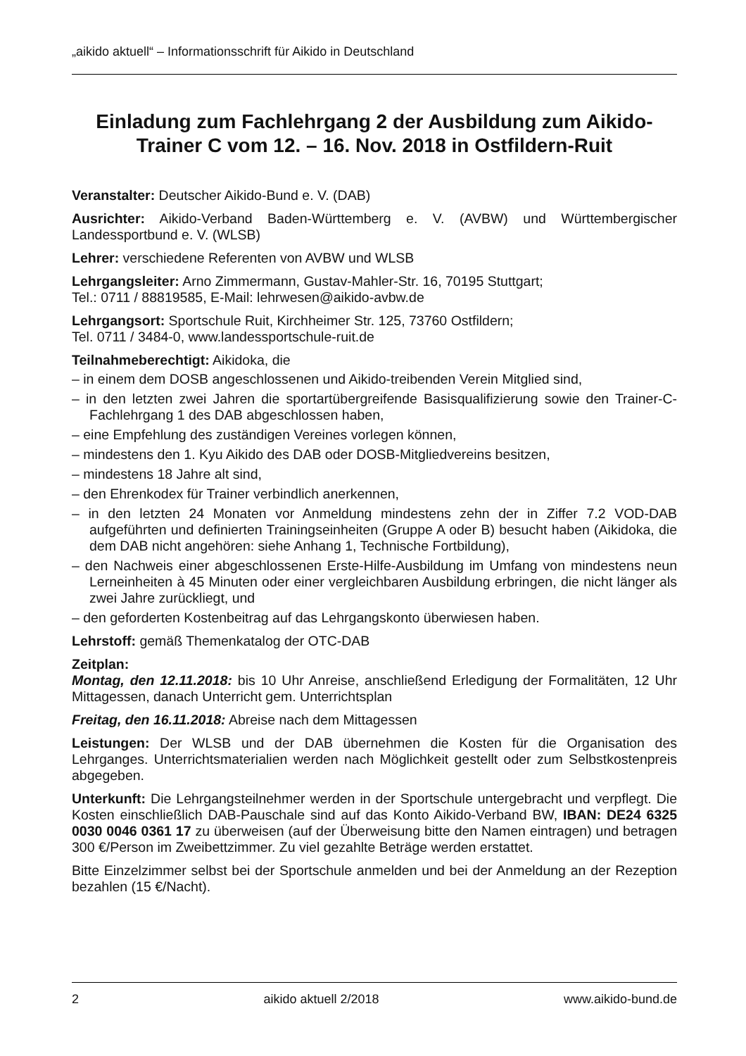„aikido aktuell“ – Informationsschrift für Aikido in Deutschland
Einladung zum Fachlehrgang 2 der Ausbildung zum Aikido-Trainer C vom 12. – 16. Nov. 2018 in Ostfildern-Ruit
Veranstalter: Deutscher Aikido-Bund e. V. (DAB)
Ausrichter: Aikido-Verband Baden-Württemberg e. V. (AVBW) und Württembergischer Landessportbund e. V. (WLSB)
Lehrer: verschiedene Referenten von AVBW und WLSB
Lehrgangsleiter: Arno Zimmermann, Gustav-Mahler-Str. 16, 70195 Stuttgart;
Tel.: 0711 / 88819585, E-Mail: lehrwesen@aikido-avbw.de
Lehrgangsort: Sportschule Ruit, Kirchheimer Str. 125, 73760 Ostfildern;
Tel. 0711 / 3484-0, www.landessportschule-ruit.de
Teilnahmeberechtigt: Aikidoka, die
– in einem dem DOSB angeschlossenen und Aikido-treibenden Verein Mitglied sind,
– in den letzten zwei Jahren die sportartübergreifende Basisqualifizierung sowie den Trainer-C-Fachlehrgang 1 des DAB abgeschlossen haben,
– eine Empfehlung des zuständigen Vereines vorlegen können,
– mindestens den 1. Kyu Aikido des DAB oder DOSB-Mitgliedvereins besitzen,
– mindestens 18 Jahre alt sind,
– den Ehrenkodex für Trainer verbindlich anerkennen,
– in den letzten 24 Monaten vor Anmeldung mindestens zehn der in Ziffer 7.2 VOD-DAB aufgeführten und definierten Trainingseinheiten (Gruppe A oder B) besucht haben (Aikidoka, die dem DAB nicht angehören: siehe Anhang 1, Technische Fortbildung),
– den Nachweis einer abgeschlossenen Erste-Hilfe-Ausbildung im Umfang von mindestens neun Lerneinheiten à 45 Minuten oder einer vergleichbaren Ausbildung erbringen, die nicht länger als zwei Jahre zurückliegt, und
– den geforderten Kostenbeitrag auf das Lehrgangskonto überwiesen haben.
Lehrstoff: gemäß Themenkatalog der OTC-DAB
Zeitplan:
Montag, den 12.11.2018: bis 10 Uhr Anreise, anschließend Erledigung der Formalitäten, 12 Uhr Mittagessen, danach Unterricht gem. Unterrichtsplan
Freitag, den 16.11.2018: Abreise nach dem Mittagessen
Leistungen: Der WLSB und der DAB übernehmen die Kosten für die Organisation des Lehrganges. Unterrichtsmaterialien werden nach Möglichkeit gestellt oder zum Selbstkostenpreis abgegeben.
Unterkunft: Die Lehrgangsteilnehmer werden in der Sportschule untergebracht und verpflegt. Die Kosten einschließlich DAB-Pauschale sind auf das Konto Aikido-Verband BW, IBAN: DE24 6325 0030 0046 0361 17 zu überweisen (auf der Überweisung bitte den Namen eintragen) und betragen 300 €/Person im Zweibettzimmer. Zu viel gezahlte Beträge werden erstattet.
Bitte Einzelzimmer selbst bei der Sportschule anmelden und bei der Anmeldung an der Rezeption bezahlen (15 €/Nacht).
2 aikido aktuell 2/2018 www.aikido-bund.de